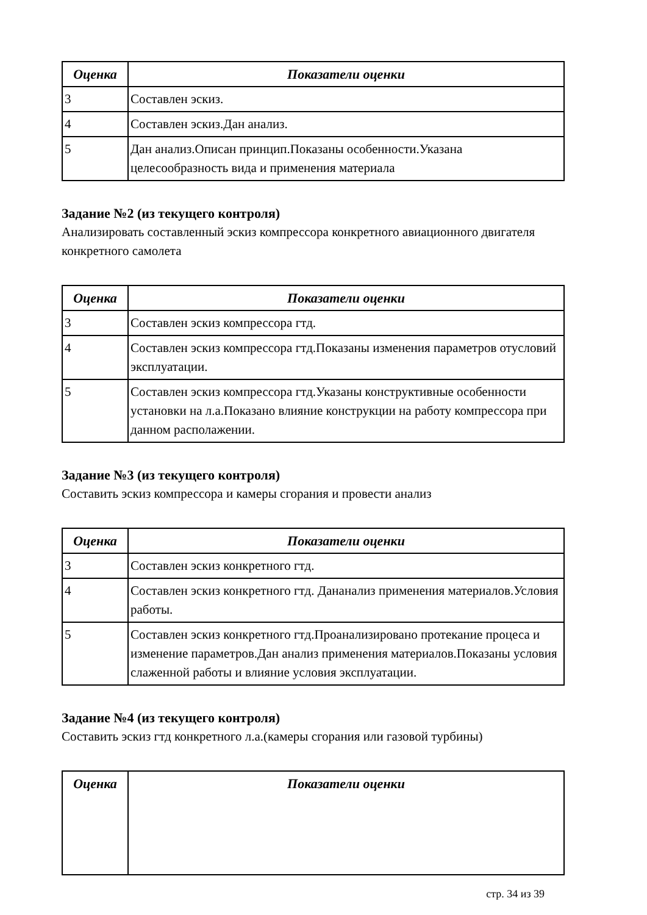| Оценка | Показатели оценки |
| --- | --- |
| 3 | Составлен эскиз. |
| 4 | Составлен эскиз.Дан анализ. |
| 5 | Дан анализ.Описан принцип.Показаны особенности.Указана целесообразность вида и применения материала |
Задание №2 (из текущего контроля)
Анализировать составленный эскиз компрессора конкретного авиационного двигателя конкретного самолета
| Оценка | Показатели оценки |
| --- | --- |
| 3 | Составлен эскиз компрессора гтд. |
| 4 | Составлен эскиз компрессора гтд.Показаны изменения параметров отусловий эксплуатации. |
| 5 | Составлен эскиз компрессора гтд.Указаны конструктивные особенности установки на л.а.Показано влияние конструкции на работу компрессора при данном располажении. |
Задание №3 (из текущего контроля)
Составить эскиз компрессора и камеры сгорания и провести анализ
| Оценка | Показатели оценки |
| --- | --- |
| 3 | Составлен эскиз конкретного гтд. |
| 4 | Составлен эскиз конкретного гтд. Дананализ применения материалов.Условия работы. |
| 5 | Составлен эскиз конкретного гтд.Проанализировано протекание процеса и изменение параметров.Дан анализ применения материалов.Показаны условия слаженной работы и влияние условия эксплуатации. |
Задание №4 (из текущего контроля)
Составить эскиз гтд конкретного л.а.(камеры сгорания или газовой турбины)
| Оценка | Показатели оценки |
| --- | --- |
стр. 34 из 39